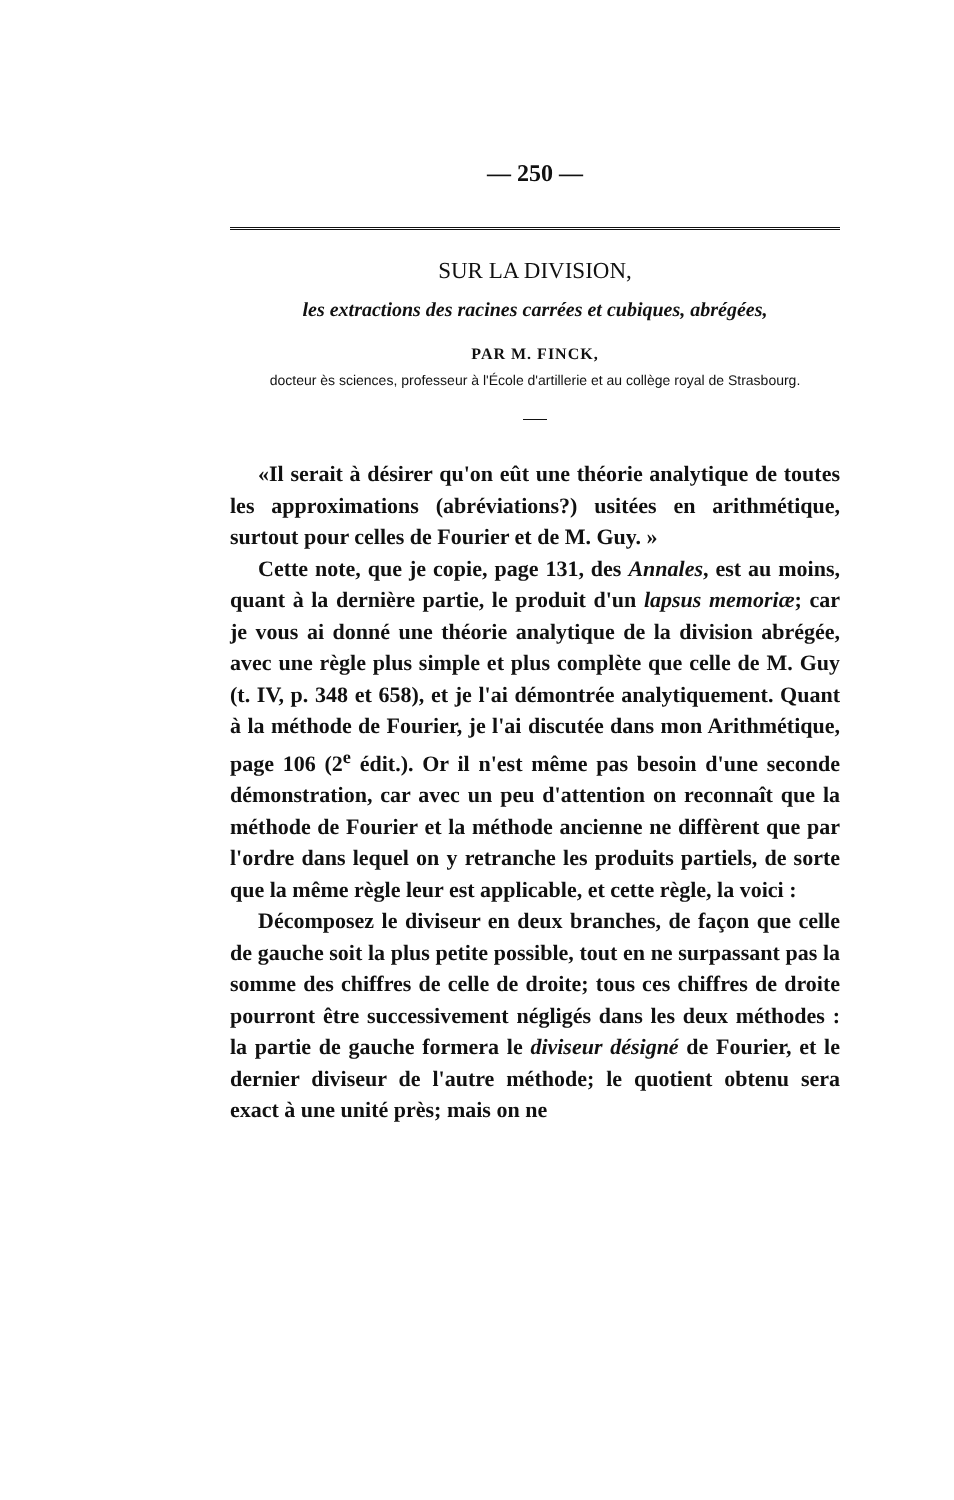— 250 —
SUR LA DIVISION,
les extractions des racines carrées et cubiques, abrégées,
PAR M. FINCK,
docteur ès sciences, professeur à l'École d'artillerie et au collège royal de Strasbourg.
«Il serait à désirer qu'on eût une théorie analytique de toutes les approximations (abréviations?) usitées en arithmétique, surtout pour celles de Fourier et de M. Guy. »
Cette note, que je copie, page 131, des Annales, est au moins, quant à la dernière partie, le produit d'un lapsus memoriæ; car je vous ai donné une théorie analytique de la division abrégée, avec une règle plus simple et plus complète que celle de M. Guy (t. IV, p. 348 et 658), et je l'ai démontrée analytiquement. Quant à la méthode de Fourier, je l'ai discutée dans mon Arithmétique, page 106 (2<sup>e</sup> édit.). Or il n'est même pas besoin d'une seconde démonstration, car avec un peu d'attention on reconnaît que la méthode de Fourier et la méthode ancienne ne diffèrent que par l'ordre dans lequel on y retranche les produits partiels, de sorte que la même règle leur est applicable, et cette règle, la voici :
Décomposez le diviseur en deux branches, de façon que celle de gauche soit la plus petite possible, tout en ne surpassant pas la somme des chiffres de celle de droite; tous ces chiffres de droite pourront être successivement négligés dans les deux méthodes : la partie de gauche formera le diviseur désigné de Fourier, et le dernier diviseur de l'autre méthode; le quotient obtenu sera exact à une unité près; mais on ne